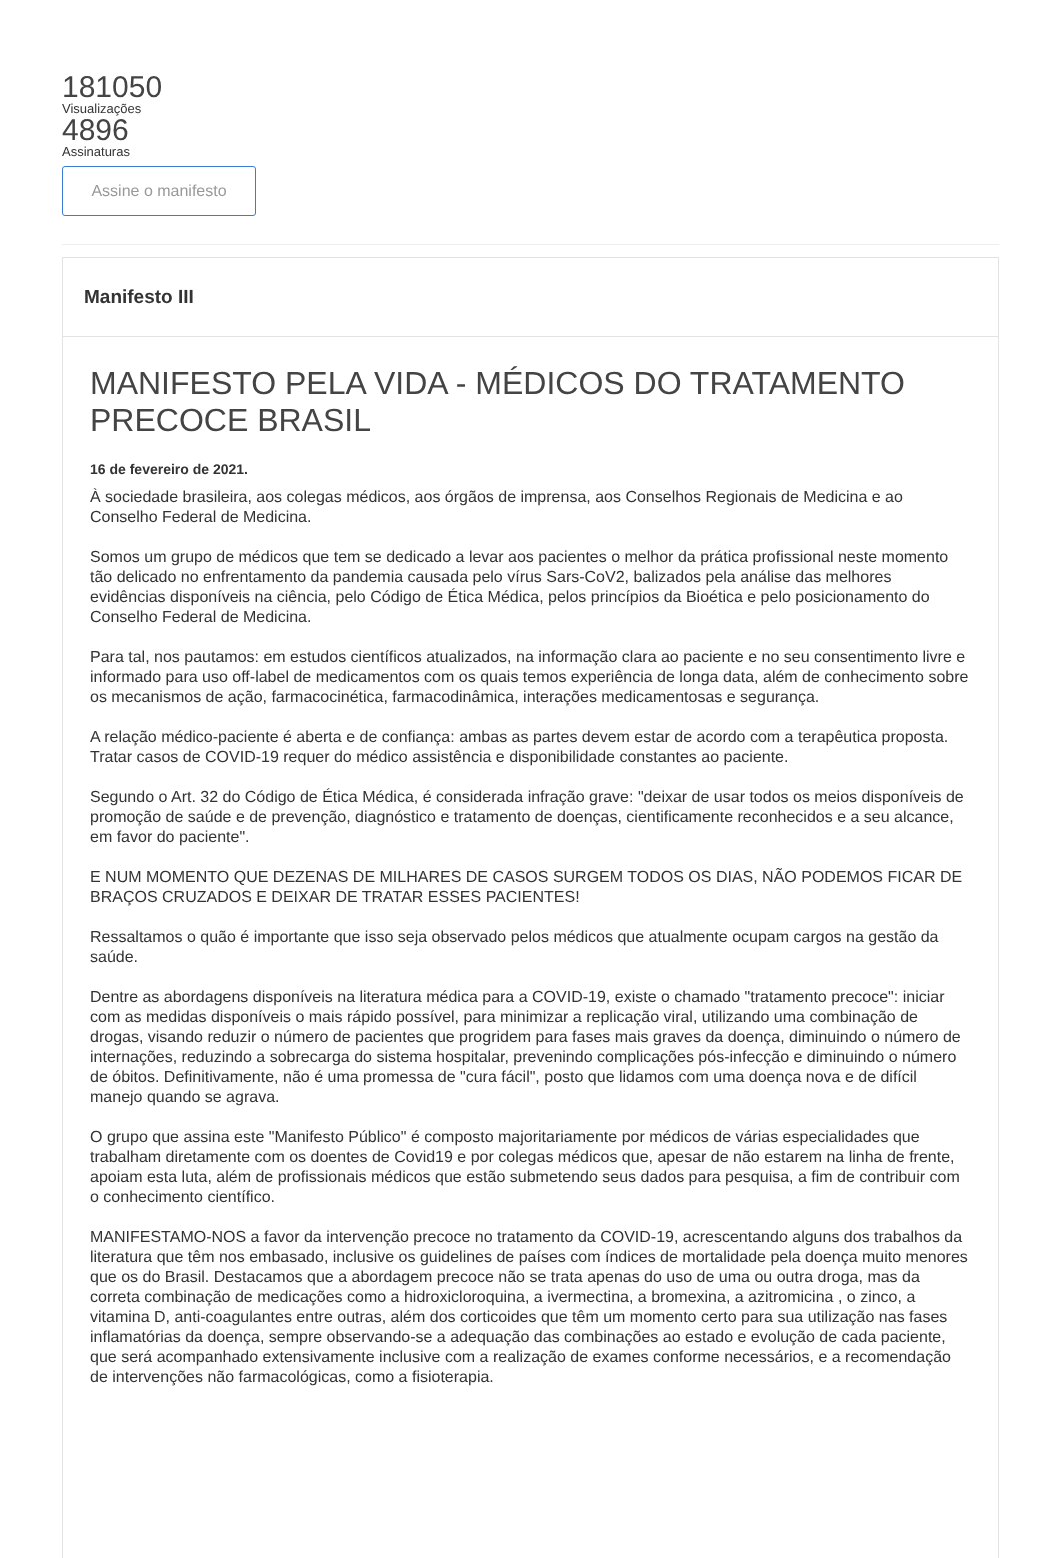181050
Visualizações
4896
Assinaturas
Assine o manifesto
Manifesto III
MANIFESTO PELA VIDA - MÉDICOS DO TRATAMENTO PRECOCE BRASIL
16 de fevereiro de 2021.
À sociedade brasileira, aos colegas médicos, aos órgãos de imprensa, aos Conselhos Regionais de Medicina e ao Conselho Federal de Medicina.
Somos um grupo de médicos que tem se dedicado a levar aos pacientes o melhor da prática profissional neste momento tão delicado no enfrentamento da pandemia causada pelo vírus Sars-CoV2, balizados pela análise das melhores evidências disponíveis na ciência, pelo Código de Ética Médica, pelos princípios da Bioética e pelo posicionamento do Conselho Federal de Medicina.
Para tal, nos pautamos: em estudos científicos atualizados, na informação clara ao paciente e no seu consentimento livre e informado para uso off-label de medicamentos com os quais temos experiência de longa data, além de conhecimento sobre os mecanismos de ação, farmacocinética, farmacodinâmica, interações medicamentosas e segurança.
A relação médico-paciente é aberta e de confiança: ambas as partes devem estar de acordo com a terapêutica proposta. Tratar casos de COVID-19 requer do médico assistência e disponibilidade constantes ao paciente.
Segundo o Art. 32 do Código de Ética Médica, é considerada infração grave: "deixar de usar todos os meios disponíveis de promoção de saúde e de prevenção, diagnóstico e tratamento de doenças, cientificamente reconhecidos e a seu alcance, em favor do paciente".
E NUM MOMENTO QUE DEZENAS DE MILHARES DE CASOS SURGEM TODOS OS DIAS, NÃO PODEMOS FICAR DE BRAÇOS CRUZADOS E DEIXAR DE TRATAR ESSES PACIENTES!
Ressaltamos o quão é importante que isso seja observado pelos médicos que atualmente ocupam cargos na gestão da saúde.
Dentre as abordagens disponíveis na literatura médica para a COVID-19, existe o chamado "tratamento precoce": iniciar com as medidas disponíveis o mais rápido possível, para minimizar a replicação viral, utilizando uma combinação de drogas, visando reduzir o número de pacientes que progridem para fases mais graves da doença, diminuindo o número de internações, reduzindo a sobrecarga do sistema hospitalar, prevenindo complicações pós-infecção e diminuindo o número de óbitos. Definitivamente, não é uma promessa de "cura fácil", posto que lidamos com uma doença nova e de difícil manejo quando se agrava.
O grupo que assina este "Manifesto Público" é composto majoritariamente por médicos de várias especialidades que trabalham diretamente com os doentes de Covid19 e por colegas médicos que, apesar de não estarem na linha de frente, apoiam esta luta, além de profissionais médicos que estão submetendo seus dados para pesquisa, a fim de contribuir com o conhecimento científico.
MANIFESTAMO-NOS a favor da intervenção precoce no tratamento da COVID-19, acrescentando alguns dos trabalhos da literatura que têm nos embasado, inclusive os guidelines de países com índices de mortalidade pela doença muito menores que os do Brasil. Destacamos que a abordagem precoce não se trata apenas do uso de uma ou outra droga, mas da correta combinação de medicações como a hidroxicloroquina, a ivermectina, a bromexina, a azitromicina , o zinco, a vitamina D, anti-coagulantes entre outras, além dos corticoides que têm um momento certo para sua utilização nas fases inflamatórias da doença, sempre observando-se a adequação das combinações ao estado e evolução de cada paciente, que será acompanhado extensivamente inclusive com a realização de exames conforme necessários, e a recomendação de intervenções não farmacológicas, como a fisioterapia.